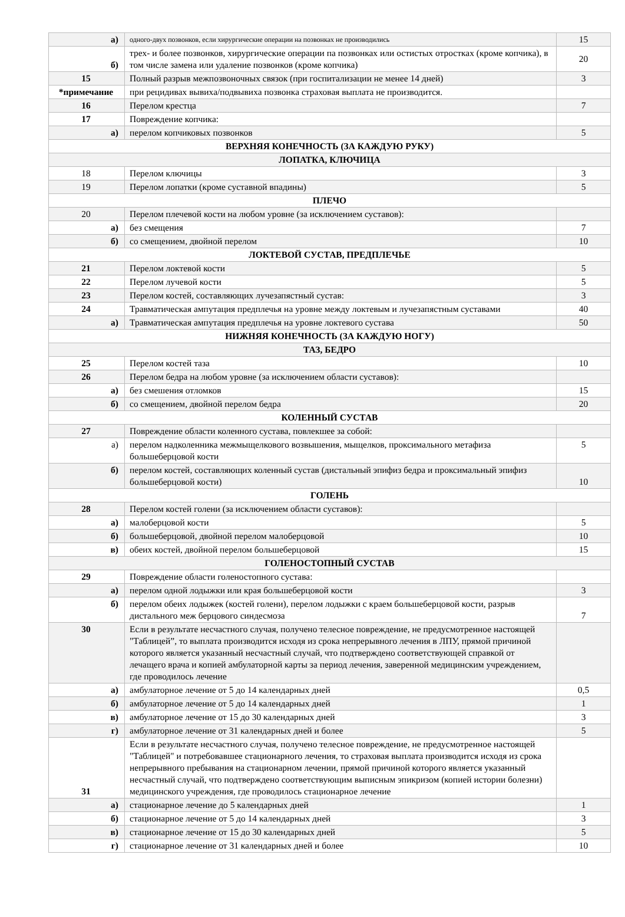| а) | одного-двух позвонков, если хирургические операции на позвонках не производились | 15 |
| б) | трех- и более позвонков, хирургические операции па позвонках или остистых отростках (кроме копчика), в том числе замена или удаление позвонков (кроме копчика) | 20 |
| 15 | Полный разрыв межпозвоночных связок (при госпитализации не менее 14 дней) | 3 |
| *примечание | при рецидивах вывиха/подвывиха позвонка страховая выплата не производится. | |
| 16 | Перелом крестца | 7 |
| 17 | Повреждение копчика: | |
| а) | перелом копчиковых позвонков | 5 |
| ВЕРХНЯЯ КОНЕЧНОСТЬ (ЗА КАЖДУЮ РУКУ) | | |
| ЛОПАТКА, КЛЮЧИЦА | | |
| 18 | Перелом ключицы | 3 |
| 19 | Перелом лопатки (кроме суставной впадины) | 5 |
| ПЛЕЧО | | |
| 20 | Перелом плечевой кости на любом уровне (за исключением суставов): | |
| а) | без смещения | 7 |
| б) | со смещением, двойной перелом | 10 |
| ЛОКТЕВОЙ СУСТАВ, ПРЕДПЛЕЧЬЕ | | |
| 21 | Перелом локтевой кости | 5 |
| 22 | Перелом лучевой кости | 5 |
| 23 | Перелом костей, составляющих лучезапястный сустав: | 3 |
| 24 | Травматическая ампутация предплечья на уровне между локтевым и лучезапястным суставами | 40 |
| а) | Травматическая ампутация предплечья на уровне локтевого сустава | 50 |
| НИЖНЯЯ КОНЕЧНОСТЬ (ЗА КАЖДУЮ НОГУ) | | |
| ТАЗ, БЕДРО | | |
| 25 | Перелом костей таза | 10 |
| 26 | Перелом бедра на любом уровне (за исключением области суставов): | |
| а) | без смешения отломков | 15 |
| б) | со смещением, двойной перелом бедра | 20 |
| КОЛЕННЫЙ СУСТАВ | | |
| 27 | Повреждение области коленного сустава, повлекшее за собой: | |
| а) | перелом надколенника межмыщелкового возвышения, мыщелков, проксимального метафиза большеберцовой кости | 5 |
| б) | перелом костей, составляющих коленный сустав (дистальный эпифиз бедра и проксимальный эпифиз большеберцовой кости) | 10 |
| ГОЛЕНЬ | | |
| 28 | Перелом костей голени (за исключением области суставов): | |
| а) | малоберцовой кости | 5 |
| б) | большеберцовой, двойной перелом малоберцовой | 10 |
| в) | обеих костей, двойной перелом большеберцовой | 15 |
| ГОЛЕНОСТОПНЫЙ СУСТАВ | | |
| 29 | Повреждение области голеностопного сустава: | |
| а) | перелом одной лодыжки или края большеберцовой кости | 3 |
| б) | перелом обеих лодыжек (костей голени), перелом лодыжки с краем большеберцовой кости, разрыв дистального меж берцового синдесмоза | 7 |
| 30 | Если в результате несчастного случая, получено телесное повреждение, не предусмотренное настоящей "Таблицей”, то выплата производится исходя из срока непрерывного лечения в ЛПУ, прямой причиной которого является указанный несчастный случай, что подтверждено соответствующей справкой от лечащего врача и копией амбулаторной карты за период лечения, заверенной медицинским учреждением, где проводилось лечение | |
| а) | амбулаторное лечение от 5 до 14 календарных дней | 0,5 |
| б) | амбулаторное лечение от 5 до 14 календарных дней | 1 |
| в) | амбулаторное лечение от 15 до 30 календарных дней | 3 |
| г) | амбулаторное лечение от 31 календарных дней и более | 5 |
| 31 | Если в результате несчастного случая, получено телесное повреждение, не предусмотренное настоящей "Таблицей" и потребовавшее стационарного лечения, то страховая выплата производится исходя из срока непрерывного пребывания на стационарном лечении, прямой причиной которого является указанный несчастный случай, что подтверждено соответствующим выписным эпикризом (копией истории болезни) медицинского учреждения, где проводилось стационарное лечение | |
| а) | стационарное лечение до 5 календарных дней | 1 |
| б) | стационарное лечение от 5 до 14 календарных дней | 3 |
| в) | стационарное лечение от 15 до 30 календарных дней | 5 |
| г) | стационарное лечение от 31 календарных дней и более | 10 |